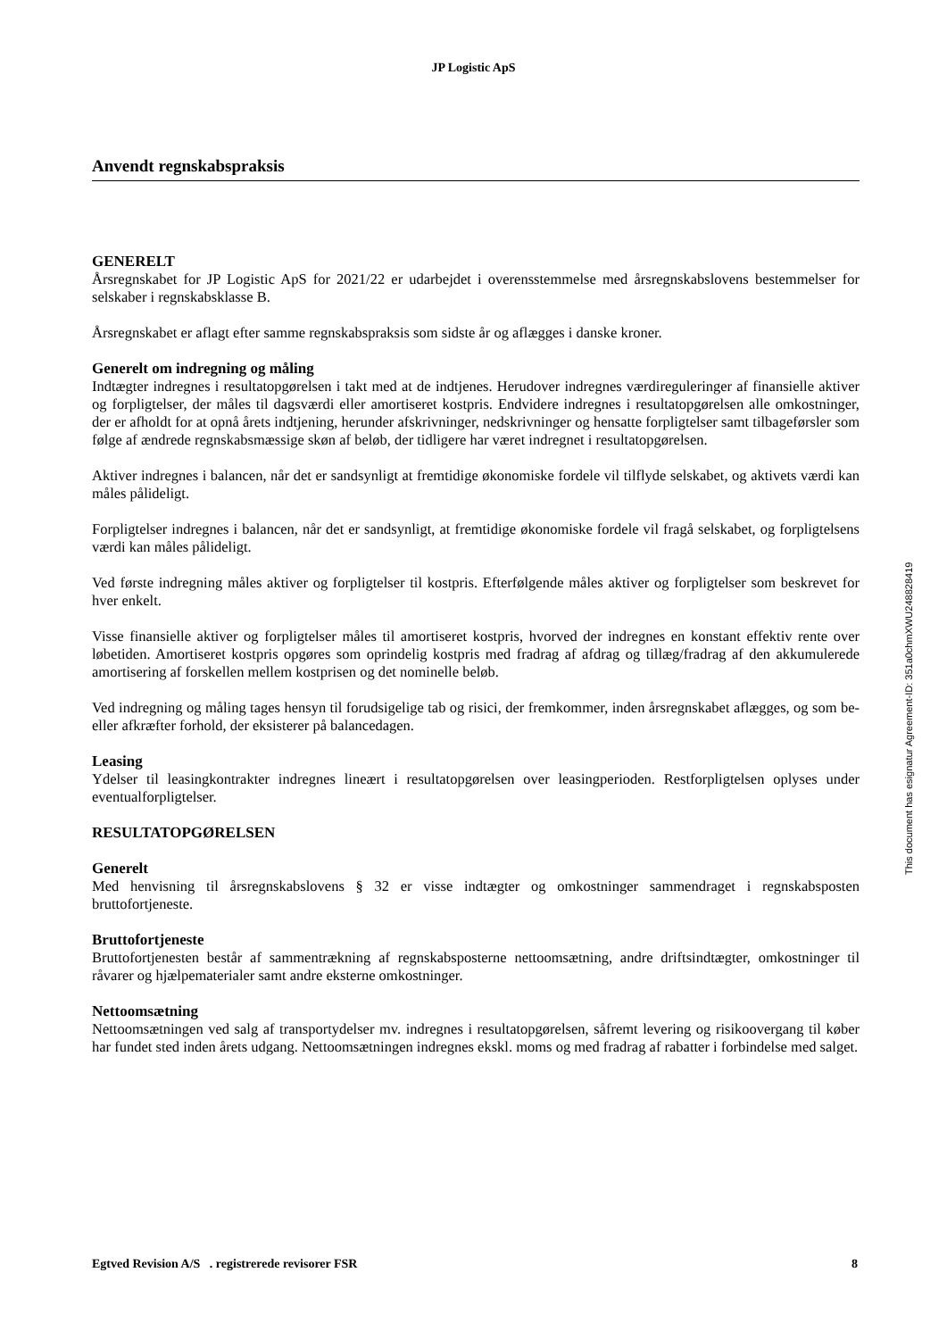JP Logistic ApS
Anvendt regnskabspraksis
GENERELT
Årsregnskabet for JP Logistic ApS for 2021/22 er udarbejdet i overensstemmelse med årsregnskabslovens bestemmelser for selskaber i regnskabsklasse B.
Årsregnskabet er aflagt efter samme regnskabspraksis som sidste år og aflægges i danske kroner.
Generelt om indregning og måling
Indtægter indregnes i resultatopgørelsen i takt med at de indtjenes. Herudover indregnes værdireguleringer af finansielle aktiver og forpligtelser, der måles til dagsværdi eller amortiseret kostpris. Endvidere indregnes i resultatopgørelsen alle omkostninger, der er afholdt for at opnå årets indtjening, herunder afskrivninger, nedskrivninger og hensatte forpligtelser samt tilbageførsler som følge af ændrede regnskabsmæssige skøn af beløb, der tidligere har været indregnet i resultatopgørelsen.
Aktiver indregnes i balancen, når det er sandsynligt at fremtidige økonomiske fordele vil tilflyde selskabet, og aktivets værdi kan måles pålideligt.
Forpligtelser indregnes i balancen, når det er sandsynligt, at fremtidige økonomiske fordele vil fragå selskabet, og forpligtelsens værdi kan måles pålideligt.
Ved første indregning måles aktiver og forpligtelser til kostpris. Efterfølgende måles aktiver og forpligtelser som beskrevet for hver enkelt.
Visse finansielle aktiver og forpligtelser måles til amortiseret kostpris, hvorved der indregnes en konstant effektiv rente over løbetiden. Amortiseret kostpris opgøres som oprindelig kostpris med fradrag af afdrag og tillæg/fradrag af den akkumulerede amortisering af forskellen mellem kostprisen og det nominelle beløb.
Ved indregning og måling tages hensyn til forudsigelige tab og risici, der fremkommer, inden årsregnskabet aflægges, og som be- eller afkræfter forhold, der eksisterer på balancedagen.
Leasing
Ydelser til leasingkontrakter indregnes lineært i resultatopgørelsen over leasingperioden. Restforpligtelsen oplyses under eventualforpligtelser.
RESULTATOPGØRELSEN
Generelt
Med henvisning til årsregnskabslovens § 32 er visse indtægter og omkostninger sammendraget i regnskabsposten bruttofortjeneste.
Bruttofortjeneste
Bruttofortjenesten består af sammentrækning af regnskabsposterne nettoomsætning, andre driftsindtægter, omkostninger til råvarer og hjælpematerialer samt andre eksterne omkostninger.
Nettoomsætning
Nettoomsætningen ved salg af transportydelser mv. indregnes i resultatopgørelsen, såfremt levering og risikoovergang til køber har fundet sted inden årets udgang. Nettoomsætningen indregnes ekskl. moms og med fradrag af rabatter i forbindelse med salget.
This document has esignatur Agreement-ID: 351a0chmXWU248828419
Egtved Revision A/S . registrerede revisorer FSR 8